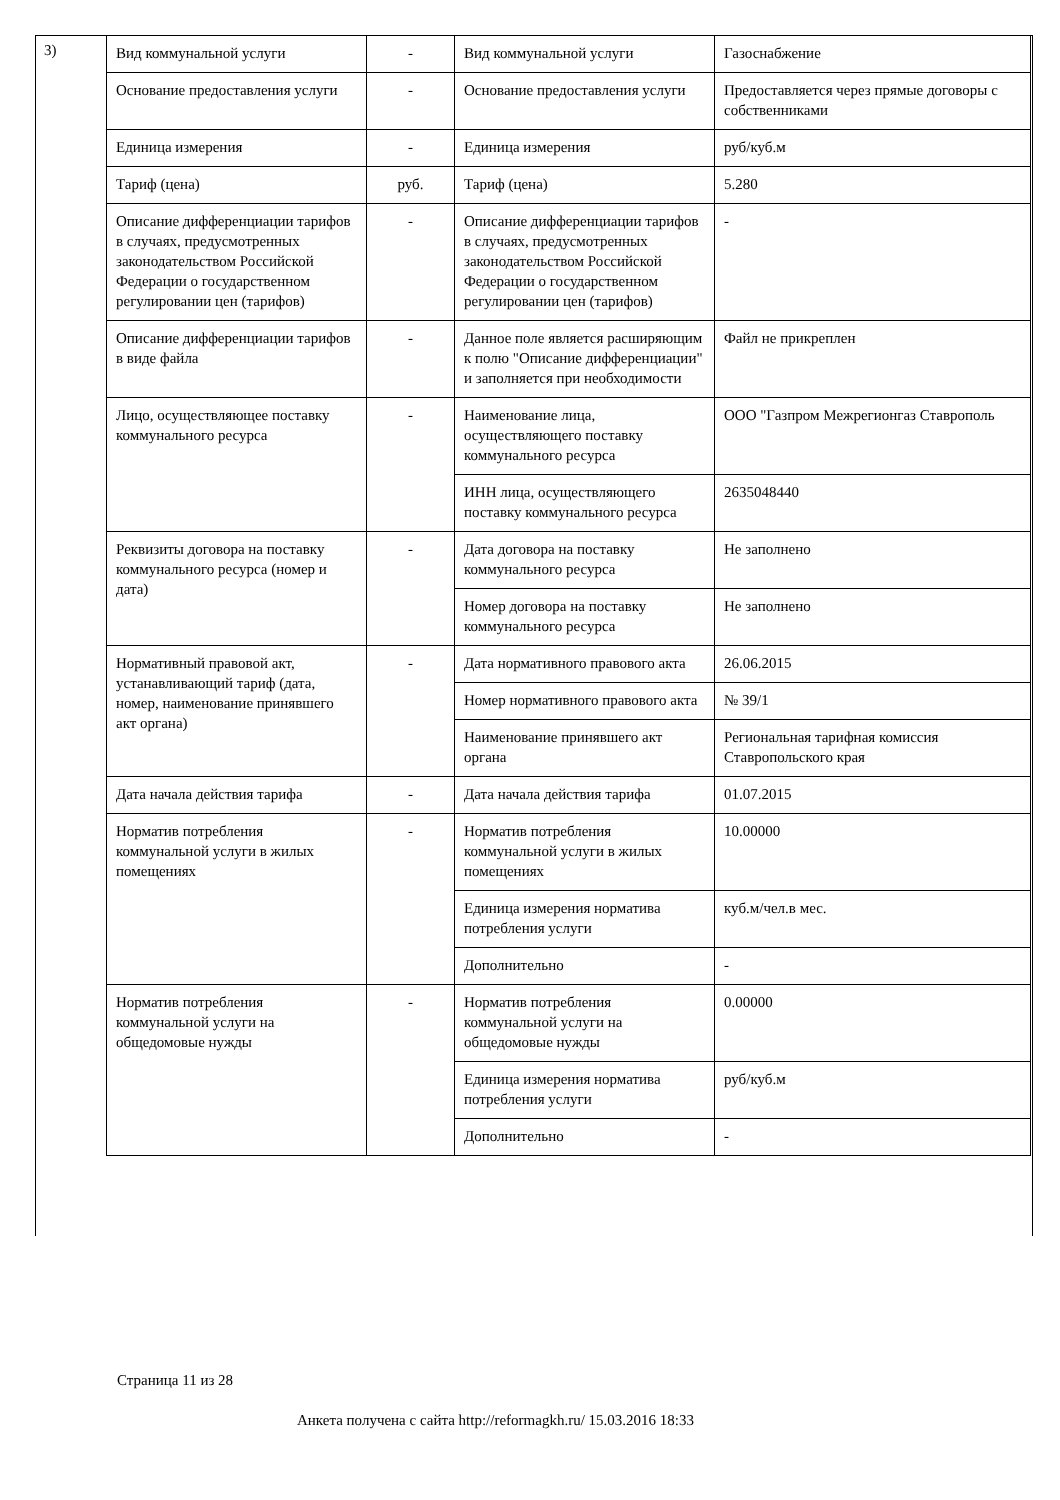3)
| Вид коммунальной услуги | - | Вид коммунальной услуги | Газоснабжение |
| Основание предоставления услуги | - | Основание предоставления услуги | Предоставляется через прямые договоры с собственниками |
| Единица измерения | - | Единица измерения | руб/куб.м |
| Тариф (цена) | руб. | Тариф (цена) | 5.280 |
| Описание дифференциации тарифов в случаях, предусмотренных законодательством Российской Федерации о государственном регулировании цен (тарифов) | - | Описание дифференциации тарифов в случаях, предусмотренных законодательством Российской Федерации о государственном регулировании цен (тарифов) | - |
| Описание дифференциации тарифов в виде файла | - | Данное поле является расширяющим к полю "Описание дифференциации" и заполняется при необходимости | Файл не прикреплен |
| Лицо, осуществляющее поставку коммунального ресурса | - | Наименование лица, осуществляющего поставку коммунального ресурса | ООО "Газпром Межрегионгаз Ставрополь |
| | | ИНН лица, осуществляющего поставку коммунального ресурса | 2635048440 |
| Реквизиты договора на поставку коммунального ресурса (номер и дата) | - | Дата договора на поставку коммунального ресурса | Не заполнено |
| | | Номер договора на поставку коммунального ресурса | Не заполнено |
| Нормативный правовой акт, устанавливающий тариф (дата, номер, наименование принявшего акт органа) | - | Дата нормативного правового акта | 26.06.2015 |
| | | Номер нормативного правового акта | № 39/1 |
| | | Наименование принявшего акт органа | Региональная тарифная комиссия Ставропольского края |
| Дата начала действия тарифа | - | Дата начала действия тарифа | 01.07.2015 |
| Норматив потребления коммунальной услуги в жилых помещениях | - | Норматив потребления коммунальной услуги в жилых помещениях | 10.00000 |
| | | Единица измерения норматива потребления услуги | куб.м/чел.в мес. |
| | | Дополнительно | - |
| Норматив потребления коммунальной услуги на общедомовые нужды | - | Норматив потребления коммунальной услуги на общедомовые нужды | 0.00000 |
| | | Единица измерения норматива потребления услуги | руб/куб.м |
| | | Дополнительно | - |
Страница 11 из 28
Анкета получена с сайта http://reformagkh.ru/ 15.03.2016 18:33